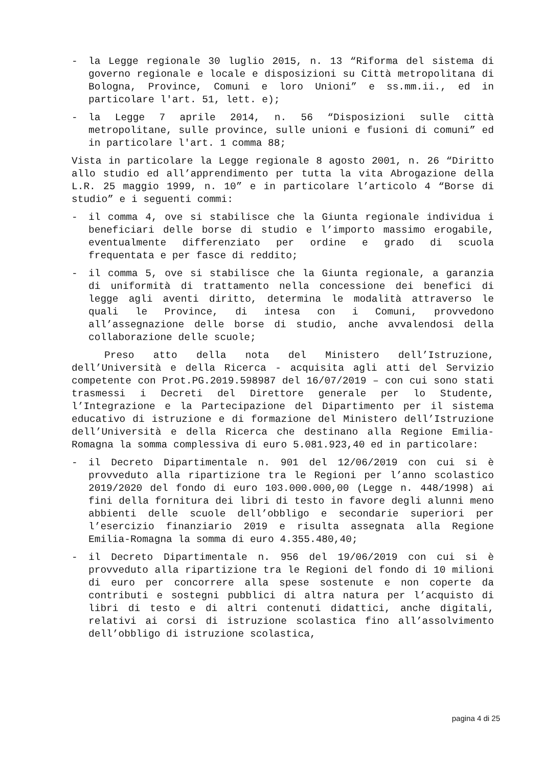- la Legge regionale 30 luglio 2015, n. 13 “Riforma del sistema di governo regionale e locale e disposizioni su Città metropolitana di Bologna, Province, Comuni e loro Unioni” e ss.mm.ii., ed in particolare l'art. 51, lett. e);
- la Legge 7 aprile 2014, n. 56 “Disposizioni sulle città metropolitane, sulle province, sulle unioni e fusioni di comuni” ed in particolare l'art. 1 comma 88;
Vista in particolare la Legge regionale 8 agosto 2001, n. 26 “Diritto allo studio ed all’apprendimento per tutta la vita Abrogazione della L.R. 25 maggio 1999, n. 10” e in particolare l’articolo 4 “Borse di studio” e i seguenti commi:
- il comma 4, ove si stabilisce che la Giunta regionale individua i beneficiari delle borse di studio e l’importo massimo erogabile, eventualmente differenziato per ordine e grado di scuola frequentata e per fasce di reddito;
- il comma 5, ove si stabilisce che la Giunta regionale, a garanzia di uniformità di trattamento nella concessione dei benefici di legge agli aventi diritto, determina le modalità attraverso le quali le Province, di intesa con i Comuni, provvedono all’assegnazione delle borse di studio, anche avvalendosi della collaborazione delle scuole;
Preso atto della nota del Ministero dell’Istruzione, dell’Università e della Ricerca - acquisita agli atti del Servizio competente con Prot.PG.2019.598987 del 16/07/2019 – con cui sono stati trasmessi i Decreti del Direttore generale per lo Studente, l’Integrazione e la Partecipazione del Dipartimento per il sistema educativo di istruzione e di formazione del Ministero dell’Istruzione dell’Università e della Ricerca che destinano alla Regione Emilia-Romagna la somma complessiva di euro 5.081.923,40 ed in particolare:
- il Decreto Dipartimentale n. 901 del 12/06/2019 con cui si è provveduto alla ripartizione tra le Regioni per l’anno scolastico 2019/2020 del fondo di euro 103.000.000,00 (Legge n. 448/1998) ai fini della fornitura dei libri di testo in favore degli alunni meno abbienti delle scuole dell’obbligo e secondarie superiori per l’esercizio finanziario 2019 e risulta assegnata alla Regione Emilia-Romagna la somma di euro 4.355.480,40;
- il Decreto Dipartimentale n. 956 del 19/06/2019 con cui si è provveduto alla ripartizione tra le Regioni del fondo di 10 milioni di euro per concorrere alla spese sostenute e non coperte da contributi e sostegni pubblici di altra natura per l’acquisto di libri di testo e di altri contenuti didattici, anche digitali, relativi ai corsi di istruzione scolastica fino all’assolvimento dell’obbligo di istruzione scolastica,
pagina 4 di 25